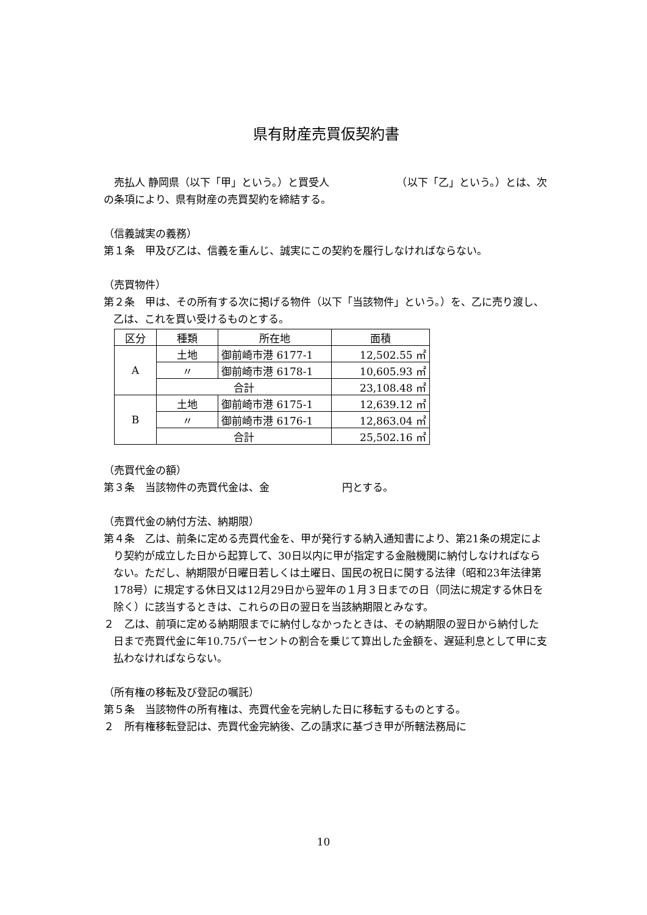県有財産売買仮契約書
　売払人 静岡県（以下「甲」という。）と買受人　　　　　　　（以下「乙」という。）とは、次の条項により、県有財産の売買契約を締結する。
（信義誠実の義務）
第１条　甲及び乙は、信義を重んじ、誠実にこの契約を履行しなければならない。
（売買物件）
第２条　甲は、その所有する次に掲げる物件（以下「当該物件」という。）を、乙に売り渡し、乙は、これを買い受けるものとする。
| 区分 | 種類 | 所在地 | 面積 |
| A | 土地 | 御前崎市港 6177-1 | 12,502.55 ㎡ |
| | 〃 | 御前崎市港 6178-1 | 10,605.93 ㎡ |
| | 合計 | | 23,108.48 ㎡ |
| B | 土地 | 御前崎市港 6175-1 | 12,639.12 ㎡ |
| | 〃 | 御前崎市港 6176-1 | 12,863.04 ㎡ |
| | 合計 | | 25,502.16 ㎡ |
（売買代金の額）
第３条　当該物件の売買代金は、金　　　　　　　円とする。
（売買代金の納付方法、納期限）
第４条　乙は、前条に定める売買代金を、甲が発行する納入通知書により、第21条の規定により契約が成立した日から起算して、30日以内に甲が指定する金融機関に納付しなければならない。ただし、納期限が日曜日若しくは土曜日、国民の祝日に関する法律（昭和23年法律第178号）に規定する休日又は12月29日から翌年の１月３日までの日（同法に規定する休日を除く）に該当するときは、これらの日の翌日を当該納期限とみなす。
２　乙は、前項に定める納期限までに納付しなかったときは、その納期限の翌日から納付した日まで売買代金に年10.75パーセントの割合を乗じて算出した金額を、遅延利息として甲に支払わなければならない。
（所有権の移転及び登記の嘱託）
第５条　当該物件の所有権は、売買代金を完納した日に移転するものとする。
２　所有権移転登記は、売買代金完納後、乙の請求に基づき甲が所轄法務局に
10